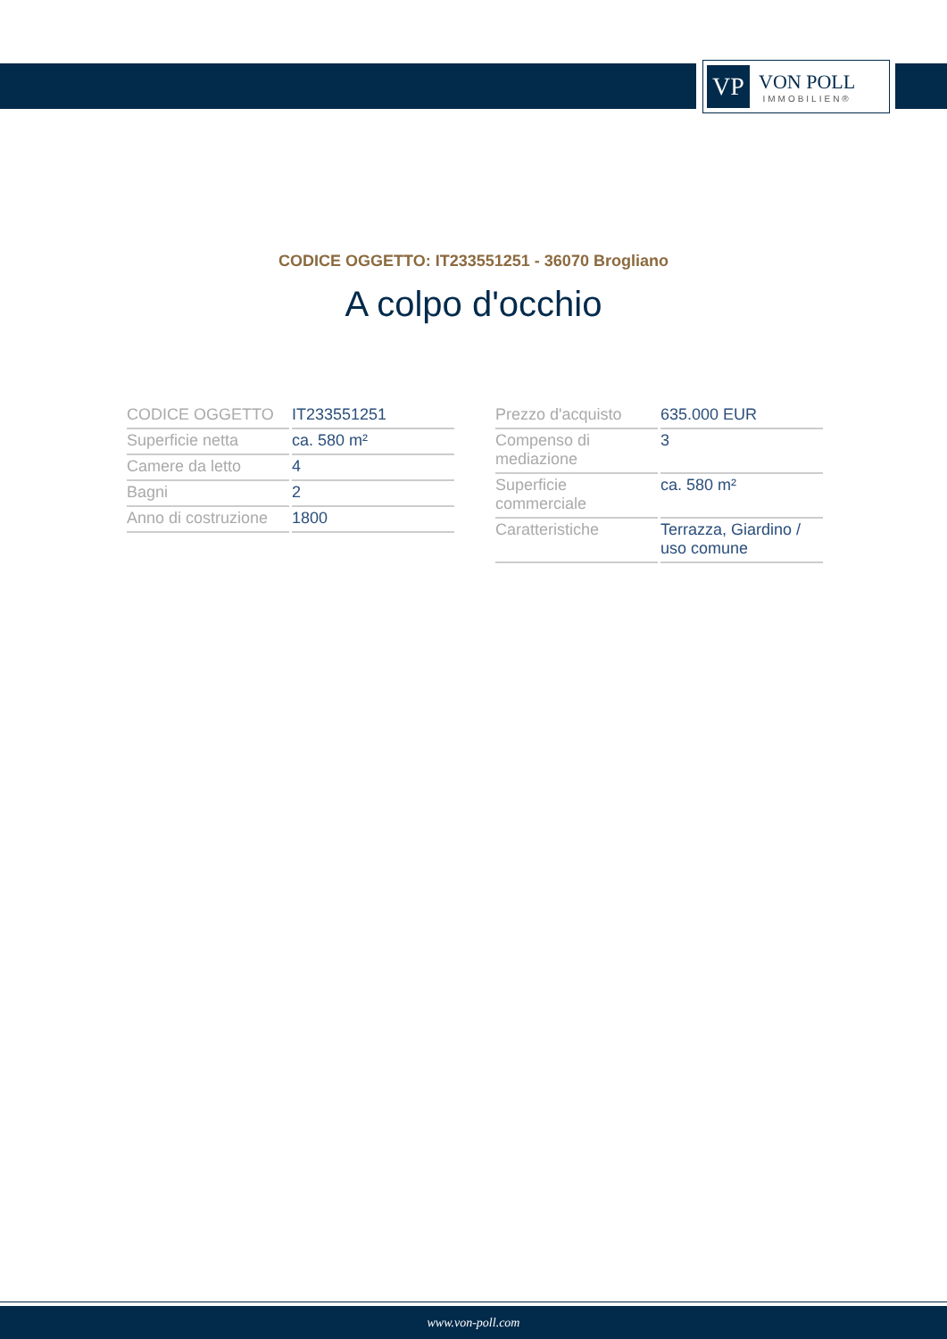VP
VON POLL
IMMOBILIEN®
CODICE OGGETTO: IT233551251 - 36070 Brogliano
A colpo d'occhio
| CODICE OGGETTO | IT233551251 |
| Superficie netta | ca. 580 m² |
| Camere da letto | 4 |
| Bagni | 2 |
| Anno di costruzione | 1800 |
| Prezzo d'acquisto | 635.000 EUR |
| Compenso di mediazione | 3 |
| Superficie commerciale | ca. 580 m² |
| Caratteristiche | Terrazza, Giardino / uso comune |
www.von-poll.com